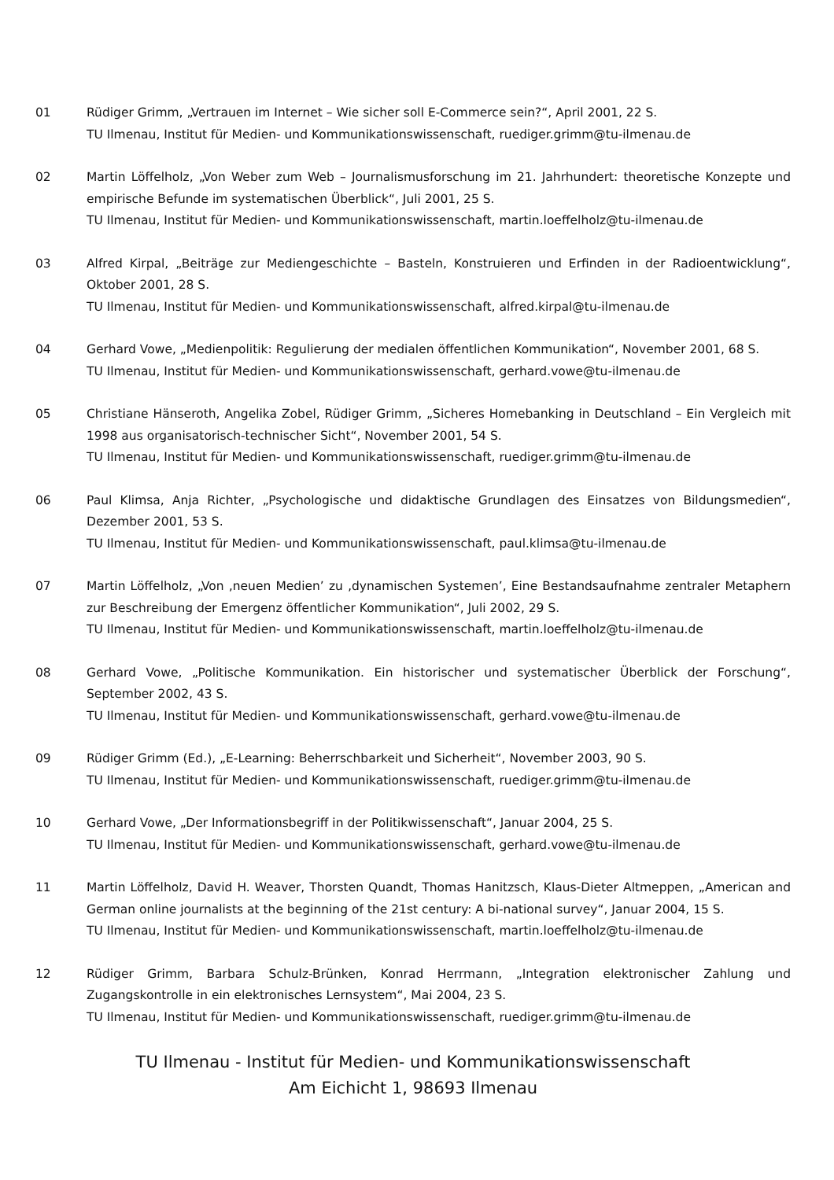01 Rüdiger Grimm, „Vertrauen im Internet – Wie sicher soll E-Commerce sein?“, April 2001, 22 S.
TU Ilmenau, Institut für Medien- und Kommunikationswissenschaft, ruediger.grimm@tu-ilmenau.de
02 Martin Löffelholz, „Von Weber zum Web – Journalismusforschung im 21. Jahrhundert: theoretische Konzepte und empirische Befunde im systematischen Überblick“, Juli 2001, 25 S.
TU Ilmenau, Institut für Medien- und Kommunikationswissenschaft, martin.loeffelholz@tu-ilmenau.de
03 Alfred Kirpal, „Beiträge zur Mediengeschichte – Basteln, Konstruieren und Erfinden in der Radioentwicklung“, Oktober 2001, 28 S.
TU Ilmenau, Institut für Medien- und Kommunikationswissenschaft, alfred.kirpal@tu-ilmenau.de
04 Gerhard Vowe, „Medienpolitik: Regulierung der medialen öffentlichen Kommunikation“, November 2001, 68 S.
TU Ilmenau, Institut für Medien- und Kommunikationswissenschaft, gerhard.vowe@tu-ilmenau.de
05 Christiane Hänseroth, Angelika Zobel, Rüdiger Grimm, „Sicheres Homebanking in Deutschland – Ein Vergleich mit 1998 aus organisatorisch-technischer Sicht“, November 2001, 54 S.
TU Ilmenau, Institut für Medien- und Kommunikationswissenschaft, ruediger.grimm@tu-ilmenau.de
06 Paul Klimsa, Anja Richter, „Psychologische und didaktische Grundlagen des Einsatzes von Bildungsmedien“, Dezember 2001, 53 S.
TU Ilmenau, Institut für Medien- und Kommunikationswissenschaft, paul.klimsa@tu-ilmenau.de
07 Martin Löffelholz, „Von ‚neuen Medien’ zu ‚dynamischen Systemen’, Eine Bestandsaufnahme zentraler Metaphern zur Beschreibung der Emergenz öffentlicher Kommunikation“, Juli 2002, 29 S.
TU Ilmenau, Institut für Medien- und Kommunikationswissenschaft, martin.loeffelholz@tu-ilmenau.de
08 Gerhard Vowe, „Politische Kommunikation. Ein historischer und systematischer Überblick der Forschung“, September 2002, 43 S.
TU Ilmenau, Institut für Medien- und Kommunikationswissenschaft, gerhard.vowe@tu-ilmenau.de
09 Rüdiger Grimm (Ed.), „E-Learning: Beherrschbarkeit und Sicherheit“, November 2003, 90 S.
TU Ilmenau, Institut für Medien- und Kommunikationswissenschaft, ruediger.grimm@tu-ilmenau.de
10 Gerhard Vowe, „Der Informationsbegriff in der Politikwissenschaft“, Januar 2004, 25 S.
TU Ilmenau, Institut für Medien- und Kommunikationswissenschaft, gerhard.vowe@tu-ilmenau.de
11 Martin Löffelholz, David H. Weaver, Thorsten Quandt, Thomas Hanitzsch, Klaus-Dieter Altmeppen, „American and German online journalists at the beginning of the 21st century: A bi-national survey“, Januar 2004, 15 S.
TU Ilmenau, Institut für Medien- und Kommunikationswissenschaft, martin.loeffelholz@tu-ilmenau.de
12 Rüdiger Grimm, Barbara Schulz-Brünken, Konrad Herrmann, „Integration elektronischer Zahlung und Zugangskontrolle in ein elektronisches Lernsystem“, Mai 2004, 23 S.
TU Ilmenau, Institut für Medien- und Kommunikationswissenschaft, ruediger.grimm@tu-ilmenau.de
TU Ilmenau - Institut für Medien- und Kommunikationswissenschaft
Am Eichicht 1, 98693 Ilmenau